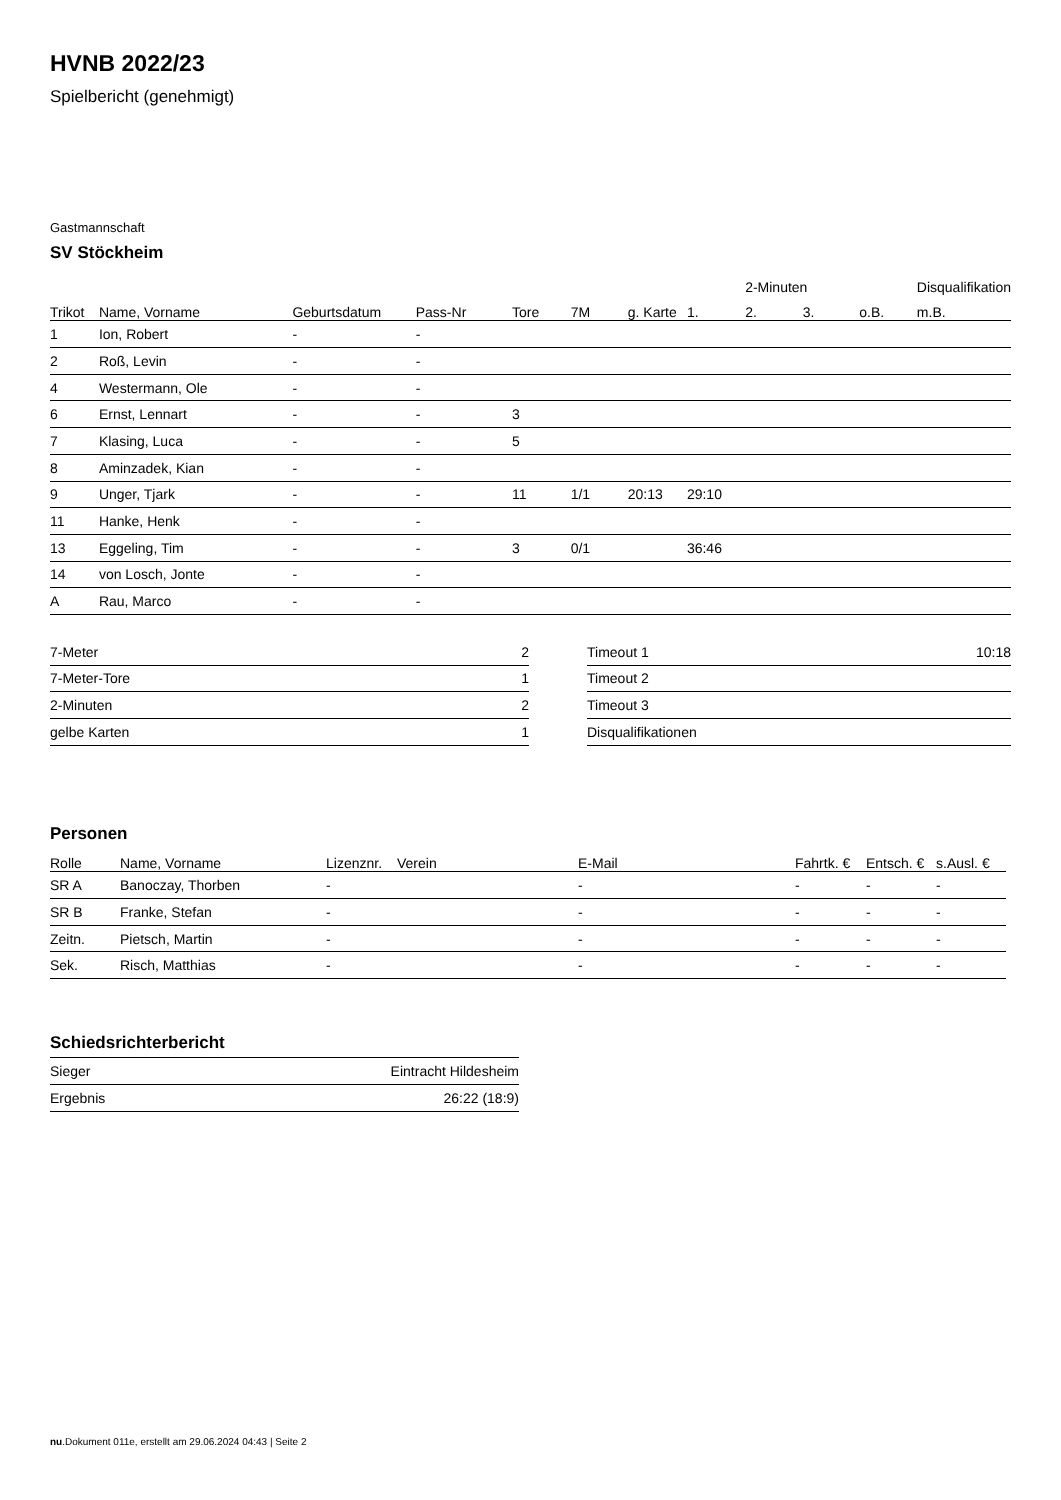HVNB 2022/23
Spielbericht (genehmigt)
Gastmannschaft
SV Stöckheim
| | | | | | | | | 2-Minuten | | | Disqualifikation |
| --- | --- | --- | --- | --- | --- | --- | --- | --- | --- | --- | --- |
| Trikot | Name, Vorname | Geburtsdatum | Pass-Nr | Tore | 7M | g. Karte | 1. | 2. | 3. | o.B. | m.B. |
| 1 | Ion, Robert | - | - | | | | | | | | |
| 2 | Roß, Levin | - | - | | | | | | | | |
| 4 | Westermann, Ole | - | - | | | | | | | | |
| 6 | Ernst, Lennart | - | - | 3 | | | | | | | |
| 7 | Klasing, Luca | - | - | 5 | | | | | | | |
| 8 | Aminzadek, Kian | - | - | | | | | | | | |
| 9 | Unger, Tjark | - | - | 11 | 1/1 | 20:13 | 29:10 | | | | |
| 11 | Hanke, Henk | - | - | | | | | | | | |
| 13 | Eggeling, Tim | - | - | 3 | 0/1 | | 36:46 | | | | |
| 14 | von Losch, Jonte | - | - | | | | | | | | |
| A | Rau, Marco | - | - | | | | | | | | |
| 7-Meter | 2 |
| 7-Meter-Tore | 1 |
| 2-Minuten | 2 |
| gelbe Karten | 1 |
| Timeout 1 | 10:18 |
| Timeout 2 | |
| Timeout 3 | |
| Disqualifikationen | |
Personen
| Rolle | Name, Vorname | Lizenznr. | Verein | E-Mail | Fahrtk. € | Entsch. € | s.Ausl. € |
| --- | --- | --- | --- | --- | --- | --- | --- |
| SR A | Banoczay, Thorben | - | | - | - | - | - |
| SR B | Franke, Stefan | - | | - | - | - | - |
| Zeitn. | Pietsch, Martin | - | | - | - | - | - |
| Sek. | Risch, Matthias | - | | - | - | - | - |
Schiedsrichterbericht
| Sieger | Eintracht Hildesheim |
| Ergebnis | 26:22 (18:9) |
nu.Dokument 011e, erstellt am 29.06.2024 04:43 | Seite 2